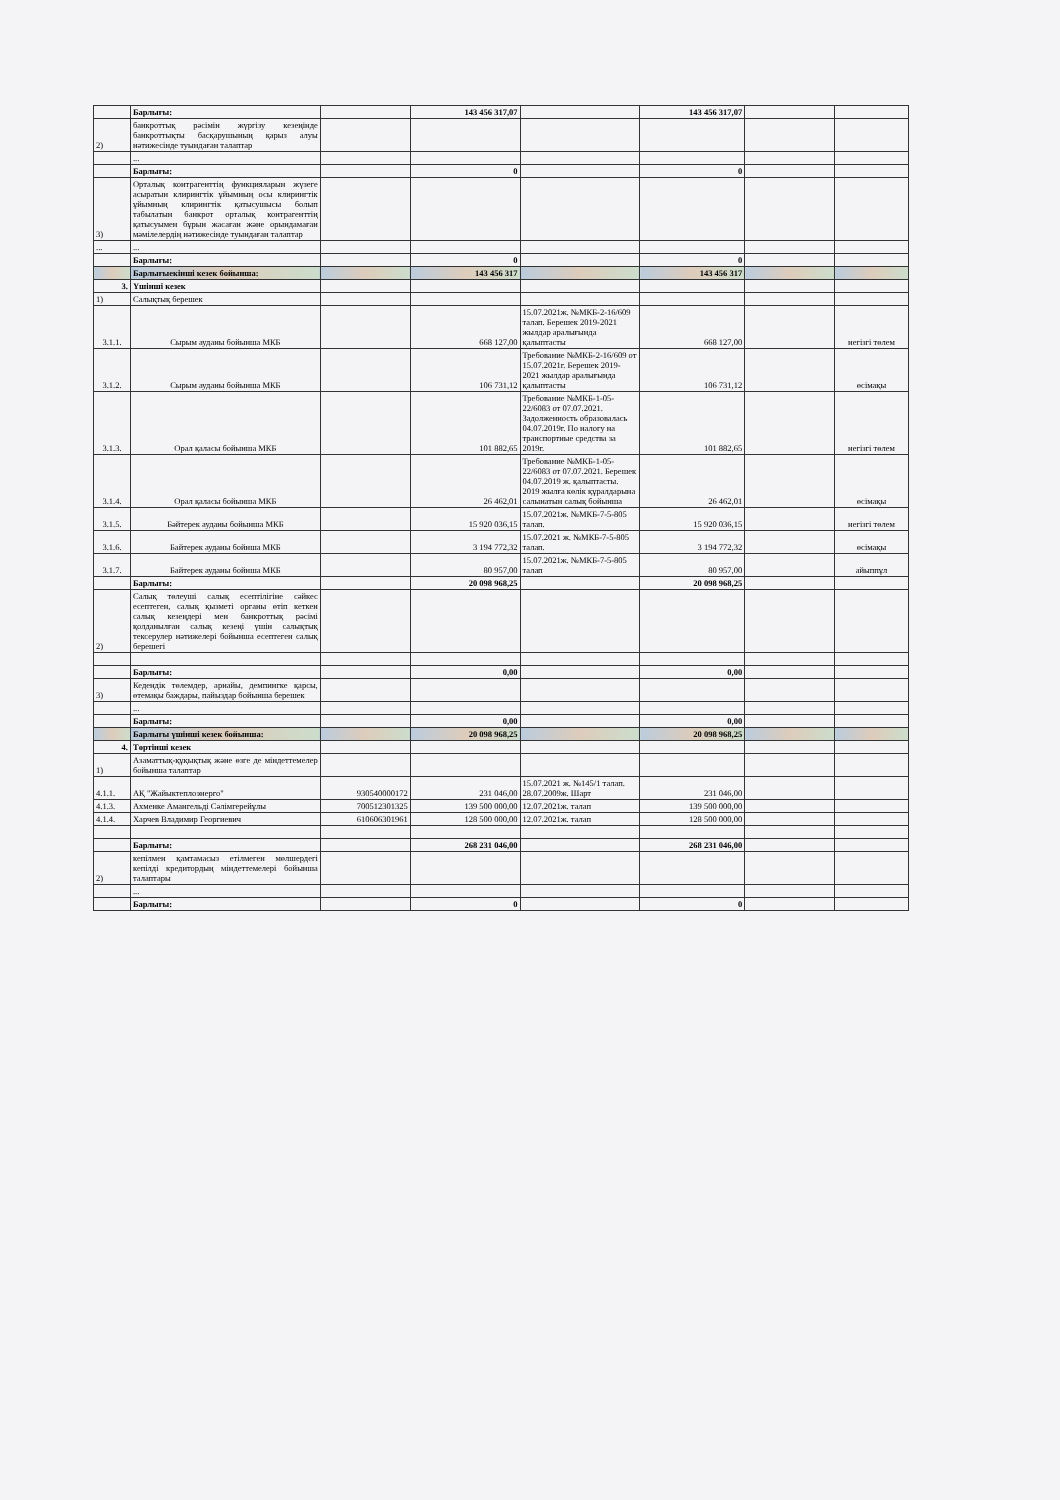| | Барлығы: | | 143 456 317,07 | | 143 456 317,07 | | |
| 2) | банкроттық рәсімін жүргізу кезеңінде банкроттықты басқарушының қарыз алуы нәтижесінде туындаған талаптар | | | | | | |
| | ... | | | | | | |
| | Барлығы: | | 0 | | 0 | | |
| 3) | Орталық контрагенттің функцияларын жүзеге асыратын клирингтік ұйымның осы клирингтік ұйымның клирингтік қатысушысы болып табылатын банкрот орталық контрагенттің қатысуымен бұрын жасаған және орындамаған мәмілелердің нәтижесінде туындаған талаптар | | | | | | |
| ... | ... | | | | | | |
| | Барлығы: | | 0 | | 0 | | |
| | Барлығыекінші кезек бойынша: | | 143 456 317 | | 143 456 317 | | |
| 3. | Үшінші кезек | | | | | | |
| 1) | Салықтық берешек | | | | | | |
| 3.1.1. | Сырым ауданы бойынша МКБ | | 668 127,00 | 15.07.2021ж. №МКБ-2-16/609 талап. Берешек 2019-2021 жылдар аралығында қалыптасты | 668 127,00 | | негізгі төлем |
| 3.1.2. | Сырым ауданы бойынша МКБ | | 106 731,12 | Требование №МКБ-2-16/609 от 15.07.2021г. Берешек 2019-2021 жылдар аралығында қалыптасты | 106 731,12 | | өсімақы |
| 3.1.3. | Орал қаласы бойынша МКБ | | 101 882,65 | Требование №МКБ-1-05-22/6083 от 07.07.2021. Задолженность образовалась 04.07.2019г. По налогу на транспортные средства за 2019г. | 101 882,65 | | негізгі төлем |
| 3.1.4. | Орал қаласы бойынша МКБ | | 26 462,01 | Требование №МКБ-1-05-22/6083 от 07.07.2021. Берешек 04.07.2019 ж. қалыптасты. 2019 жылға көлік құралдарына салынатын салық бойынша | 26 462,01 | | өсімақы |
| 3.1.5. | Бәйтерек ауданы бойынша МКБ | | 15 920 036,15 | 15.07.2021ж. №МКБ-7-5-805 талап. | 15 920 036,15 | | негізгі төлем |
| 3.1.6. | Байтерек ауданы бойнша МКБ | | 3 194 772,32 | 15.07.2021 ж. №МКБ-7-5-805 талап. | 3 194 772,32 | | өсімақы |
| 3.1.7. | Байтерек ауданы бойнша МКБ | | 80 957,00 | 15.07.2021ж. №МКБ-7-5-805 талап | 80 957,00 | | айыппұл |
| | Барлығы: | | 20 098 968,25 | | 20 098 968,25 | | |
| 2) | Салық төлеуші салық есептілігіне сәйкес есептеген, салық қызметі органы өтіп кеткен салық кезеңдері мен банкроттық рәсімі қолданылған салық кезеңі үшін салықтық тексерулер нәтижелері бойынша есептеген салық берешегі | | | | | | |
| | Барлығы: | | 0,00 | | 0,00 | | |
| 3) | Кедендік төлемдер, арнайы, демпингке қарсы, өтемақы баждары, пайыздар бойынша берешек | | | | | | |
| | ... | | | | | | |
| | Барлығы: | | 0,00 | | 0,00 | | |
| | Барлығы үшінші кезек бойынша: | | 20 098 968,25 | | 20 098 968,25 | | |
| 4. | Төртінші кезек | | | | | | |
| 1) | Азаматтық-құқықтық және өзге де міндеттемелер бойынша талаптар | | | | | | |
| 4.1.1. | АҚ "Жайыктеплоэнерго" | 930540000172 | 231 046,00 | 15.07.2021 ж. №145/1 талап. 28.07.2009ж. Шарт | 231 046,00 | | |
| 4.1.3. | Ахменке Амангельді Сәлімгерейұлы | 700512301325 | 139 500 000,00 | 12.07.2021ж. талап | 139 500 000,00 | | |
| 4.1.4. | Харчев Владимир Георгиевич | 610606301961 | 128 500 000,00 | 12.07.2021ж. талап | 128 500 000,00 | | |
| | Барлығы: | | 268 231 046,00 | | 268 231 046,00 | | |
| 2) | кепілмен қамтамасыз етілмеген мөлшердегі кепілді кредитордың міндеттемелері бойынша талаптары | | | | | | |
| | ... | | | | | | |
| | Барлығы: | | 0 | | 0 | | |